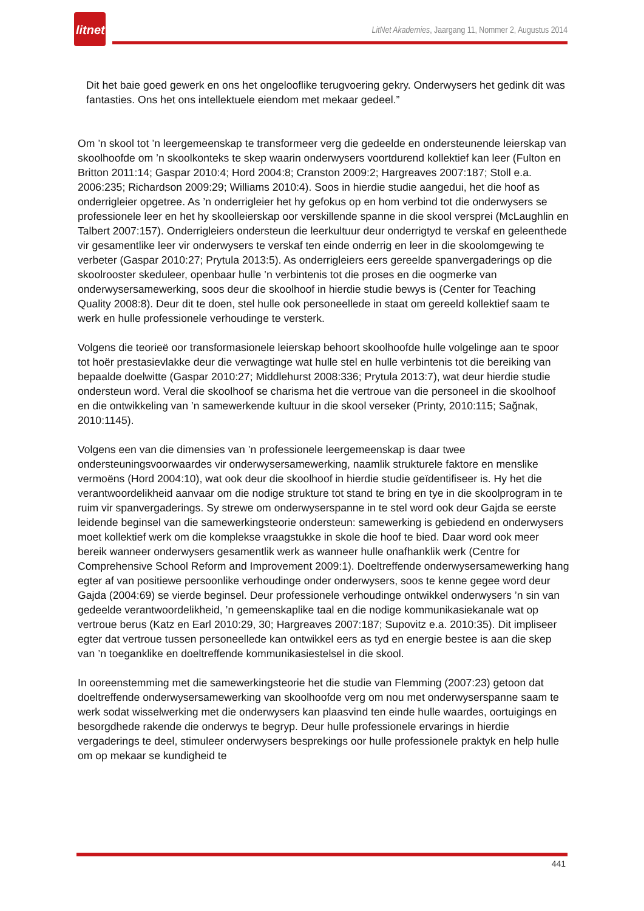litnet
LitNet Akademies, Jaargang 11, Nommer 2, Augustus 2014
Dit het baie goed gewerk en ons het ongelooflike terugvoering gekry. Onderwysers het gedink dit was fantasties. Ons het ons intellektuele eiendom met mekaar gedeel.”
Om ’n skool tot ’n leergemeenskap te transformeer verg die gedeelde en ondersteunende leierskap van skoolhoofde om ’n skoolkonteks te skep waarin onderwysers voortdurend kollektief kan leer (Fulton en Britton 2011:14; Gaspar 2010:4; Hord 2004:8; Cranston 2009:2; Hargreaves 2007:187; Stoll e.a. 2006:235; Richardson 2009:29; Williams 2010:4). Soos in hierdie studie aangedui, het die hoof as onderrigleier opgetree. As ’n onderrigleier het hy gefokus op en hom verbind tot die onderwysers se professionele leer en het hy skoolleierskap oor verskillende spanne in die skool versprei (McLaughlin en Talbert 2007:157). Onderrigleiers ondersteun die leerkultuur deur onderrigtyd te verskaf en geleenthede vir gesamentlike leer vir onderwysers te verskaf ten einde onderrig en leer in die skoolomgewing te verbeter (Gaspar 2010:27; Prytula 2013:5). As onderrigleiers eers gereelde spanvergaderings op die skoolrooster skeduleer, openbaar hulle ’n verbintenis tot die proses en die oogmerke van onderwysersamewerking, soos deur die skoolhoof in hierdie studie bewys is (Center for Teaching Quality 2008:8). Deur dit te doen, stel hulle ook personeellede in staat om gereeld kollektief saam te werk en hulle professionele verhoudinge te versterk.
Volgens die teorieë oor transformasionele leierskap behoort skoolhoofde hulle volgelinge aan te spoor tot hoër prestasievlakke deur die verwagtinge wat hulle stel en hulle verbintenis tot die bereiking van bepaalde doelwitte (Gaspar 2010:27; Middlehurst 2008:336; Prytula 2013:7), wat deur hierdie studie ondersteun word. Veral die skoolhoof se charisma het die vertroue van die personeel in die skoolhoof en die ontwikkeling van ’n samewerkende kultuur in die skool verseker (Printy, 2010:115; Sağnak, 2010:1145).
Volgens een van die dimensies van ’n professionele leergemeenskap is daar twee ondersteuningsvoorwaardes vir onderwysersamewerking, naamlik strukturele faktore en menslike vermoëns (Hord 2004:10), wat ook deur die skoolhoof in hierdie studie geïdentifiseer is. Hy het die verantwoordelikheid aanvaar om die nodige strukture tot stand te bring en tye in die skoolprogram in te ruim vir spanvergaderings. Sy strewe om onderwyserspanne in te stel word ook deur Gajda se eerste leidende beginsel van die samewerkingsteorie ondersteun: samewerking is gebiedend en onderwysers moet kollektief werk om die komplekse vraagstukke in skole die hoof te bied. Daar word ook meer bereik wanneer onderwysers gesamentlik werk as wanneer hulle onafhanklik werk (Centre for Comprehensive School Reform and Improvement 2009:1). Doeltreffende onderwysersamewerking hang egter af van positiewe persoonlike verhoudinge onder onderwysers, soos te kenne gegee word deur Gajda (2004:69) se vierde beginsel. Deur professionele verhoudinge ontwikkel onderwysers ’n sin van gedeelde verantwoordelikheid, ’n gemeenskaplike taal en die nodige kommunikasiekanale wat op vertroue berus (Katz en Earl 2010:29, 30; Hargreaves 2007:187; Supovitz e.a. 2010:35). Dit impliseer egter dat vertroue tussen personeellede kan ontwikkel eers as tyd en energie bestee is aan die skep van ’n toeganklike en doeltreffende kommunikasiestelsel in die skool.
In ooreenstemming met die samewerkingsteorie het die studie van Flemming (2007:23) getoon dat doeltreffende onderwysersamewerking van skoolhoofde verg om nou met onderwyserspanne saam te werk sodat wisselwerking met die onderwysers kan plaasvind ten einde hulle waardes, oortuigings en besorgdhede rakende die onderwys te begryp. Deur hulle professionele ervarings in hierdie vergaderings te deel, stimuleer onderwysers besprekings oor hulle professionele praktyk en help hulle om op mekaar se kundigheid te
441